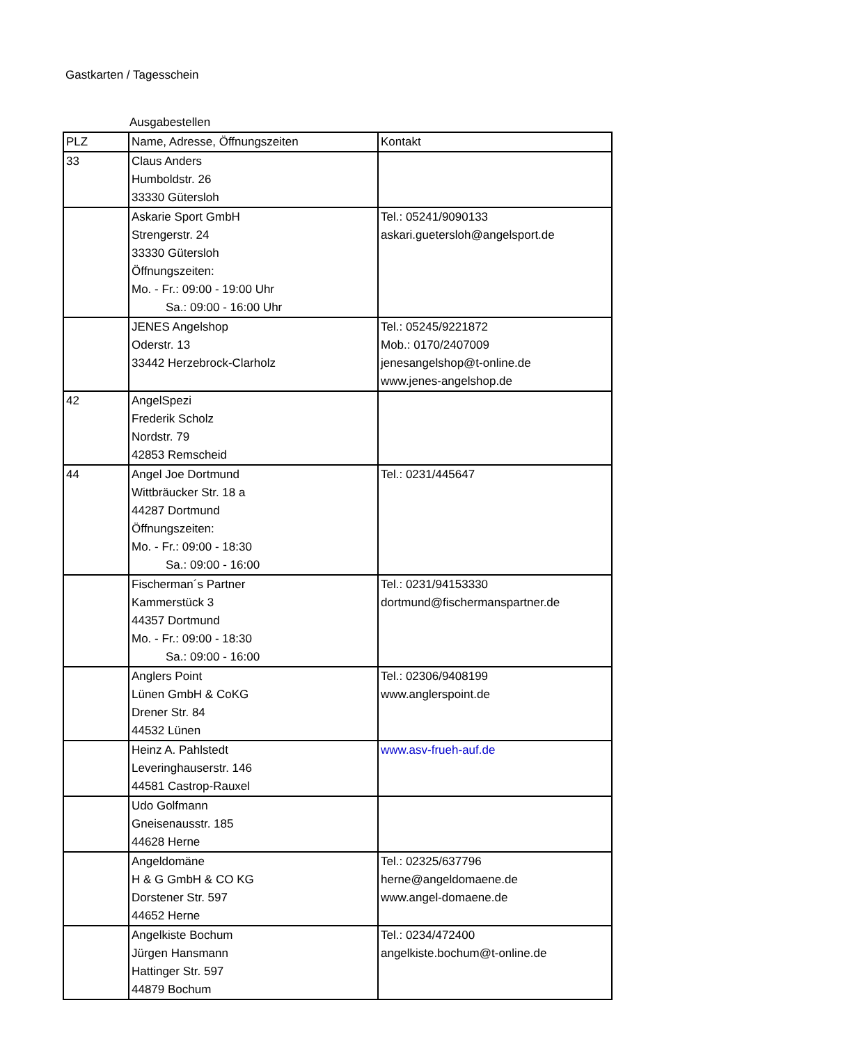Gastkarten / Tagesschein
Ausgabestellen
| PLZ | Name, Adresse, Öffnungszeiten | Kontakt |
| --- | --- | --- |
| 33 | Claus Anders Humboldstr. 26 33330 Gütersloh | |
| | Askarie Sport GmbH Strengerstr. 24 33330 Gütersloh Öffnungszeiten: Mo. - Fr.: 09:00 - 19:00 Uhr Sa.: 09:00 - 16:00 Uhr | Tel.: 05241/9090133 askari.guetersloh@angelsport.de |
| | JENES Angelshop Oderstr. 13 33442 Herzebrock-Clarholz | Tel.: 05245/9221872 Mob.: 0170/2407009 jenesangelshop@t-online.de www.jenes-angelshop.de |
| 42 | AngelSpezi Frederik Scholz Nordstr. 79 42853 Remscheid | |
| 44 | Angel Joe Dortmund Wittbräucker Str. 18 a 44287 Dortmund Öffnungszeiten: Mo. - Fr.: 09:00 - 18:30 Sa.: 09:00 - 16:00 | Tel.: 0231/445647 |
| | Fischerman´s Partner Kammerstück 3 44357 Dortmund Mo. - Fr.: 09:00 - 18:30 Sa.: 09:00 - 16:00 | Tel.: 0231/94153330 dortmund@fischermanspartner.de |
| | Anglers Point Lünen GmbH & CoKG Drener Str. 84 44532 Lünen | Tel.: 02306/9408199 www.anglerspoint.de |
| | Heinz A. Pahlstedt Leveringhauserstr. 146 44581 Castrop-Rauxel | www.asv-frueh-auf.de |
| | Udo Golfmann Gneisenausstr. 185 44628 Herne | |
| | Angeldomäne H & G GmbH & CO KG Dorstener Str. 597 44652 Herne | Tel.: 02325/637796 herne@angeldomaene.de www.angel-domaene.de |
| | Angelkiste Bochum Jürgen Hansmann Hattinger Str. 597 44879 Bochum | Tel.: 0234/472400 angelkiste.bochum@t-online.de |